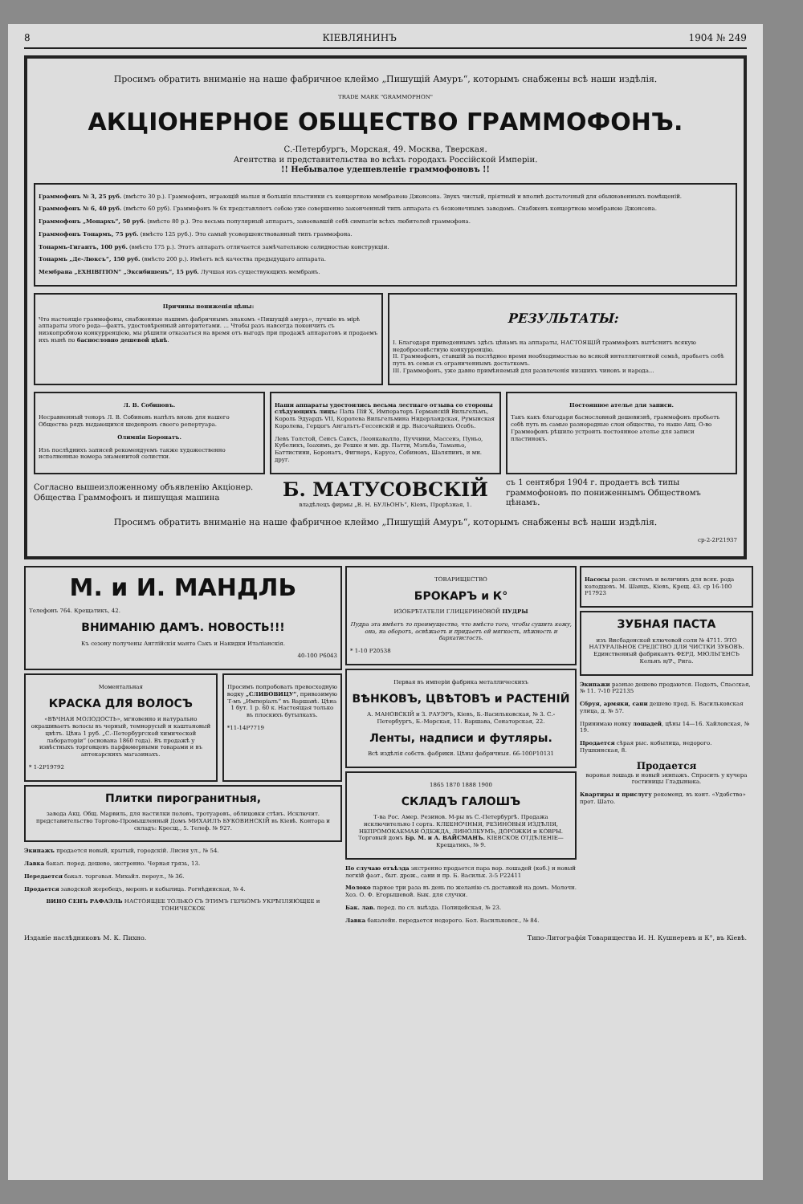8 КІЕВЛЯНИНЪ 1904 № 249
Просимъ обратить вниманіе на наше фабричное клеймо „Пишущій Амуръ“, которымъ снабжены всѣ наши издѣлія.
TRADE MARK "GRAMMOPHON"
АКЦІОНЕРНОЕ ОБЩЕСТВО ГРАММОФОНЪ.
С.-Петербургъ, Морская, 49. Москва, Тверская.
Агентства и представительства во всѣхъ городахъ Россійской Имперіи.
!! Небывалое удешевленіе граммофоновъ !!
Граммофонъ № 3, 25 руб. (вмѣсто 30 р.). Граммофонъ, играющій малыя и большія пластинки съ концертною мембраною Джонсона. Звукъ чистый, пріятный и вполнѣ достаточный для обыкновенныхъ помѣщеній.
Граммофонъ № 6, 40 руб. (вмѣсто 60 руб). Граммофонъ № 6х представляетъ собою уже совершенно законченный типъ аппарата съ безконечнымъ заводомъ. Снабженъ концертною мембраною Джонсона.
Граммофонъ „Монархъ“, 50 руб. (вмѣсто 80 р.). Это весьма популярный аппаратъ, завоевавшій себѣ симпатіи всѣхъ любителей граммофона.
Граммофонъ Тонармъ, 75 руб. (вмѣсто 125 руб.). Это самый усовершенствованный типъ граммофона.
Тонармъ-Гигантъ, 100 руб. (вмѣсто 175 р.). Этотъ аппаратъ отличается замѣчательною солидностью конструкціи.
Тонармъ „Де-Люксъ“, 150 руб. (вмѣсто 200 р.). Имѣетъ всѣ качества предыдущаго аппарата.
Мембрана „EXHIBITION“ „Эксибишенъ“, 15 руб. Лучшая изъ существующихъ мембранъ.
Причины пониженія цѣны:
Что настоящіе граммофоны, снабженные нашимъ фабричнымъ знакомъ «Пишущій амуръ», лучшіе въ мірѣ аппараты этого рода—фактъ, удостовѣренный авторитетами. ... Чтобы разъ навсегда покончить съ низкопробною конкурренціею, мы рѣшили отказаться на время отъ выгодъ при продажѣ аппаратовъ и продаемъ ихъ нынѣ по баснословно дешевой цѣнѣ.
РЕЗУЛЬТАТЫ:
I. Благодаря приведеннымъ здѣсь цѣнамъ на аппараты, НАСТОЯЩІЙ граммофонъ вытѣснитъ всякую недобросовѣстную конкурренцію.
II. Граммофонъ, ставшій за послѣднее время необходимостью во всякой интеллигентной семьѣ, пробьетъ себѣ путь въ семьи съ ограниченнымъ достаткомъ.
III. Граммофонъ, уже давно примѣняемый для развлеченія низшихъ чиновъ и народа...
Л. В. Собиновъ.
Несравненный теноръ Л. В. Собиновъ напѣлъ вновь для нашего Общества рядъ выдающихся шедевровъ своего репертуара.
Олимпія Боронатъ.
Изъ послѣднихъ записей рекомендуемъ также художественно исполненные номера знаменитой солистки.
Наши аппараты удостоились весьма лестнаго отзыва со стороны слѣдующихъ лицъ: Папа Пій X, Императоръ Германскій Вильгельмъ, Король Эдуардъ VII, Королева Вильгельмина Нидерландская, Румынская Королева, Герцогъ Ангальтъ-Гессенскій и др. Высочайшихъ Особъ.
Левъ Толстой, Сенсъ Сансъ, Леонкавалло, Пуччини, Массенэ, Пуньо, Кубеликъ, Іоахимъ, де Решке и мн. др. Патти, Мэльба, Таманьо, Баттистини, Боронатъ, Фигнеръ, Карусо, Собиновъ, Шаляпинъ, и мн. друг.
Постоянное ателье для записи.
Такъ какъ благодаря баснословной дешевизнѣ, граммофонъ пробьетъ себѣ путь въ самые разнородные слои общества, то наше Акц. О-во Граммофонъ рѣшило устроить постоянное ателье для записи пластинокъ.
Согласно вышеизложенному объявленію Акціонер. Общества Граммофонъ и пишущая машина
Б. МАТУСОВСКІЙ
владѣлецъ фирмы „В. Н. БУЛЬОНЪ“, Кіевъ, Прорѣзная, 1.
съ 1 сентября 1904 г. продаетъ всѣ типы граммофоновъ по пониженнымъ Обществомъ цѣнамъ.
Просимъ обратить вниманіе на наше фабричное клеймо „Пишущій Амуръ“, которымъ снабжены всѣ наши издѣлія.
ср-2-2Р21937
М. и И. МАНДЛЬ
Телефонъ 764. Крещатикъ, 42.
ВНИМАНІЮ ДАМЪ. НОВОСТЬ!!!
Къ сезону получены Англійскія манто Сакъ и Накидки Италіанскія.
40-100 Р6043
Моментальная
КРАСКА ДЛЯ ВОЛОСЪ
«ВѢЧНАЯ МОЛОДОСТЬ», мгновенно и натурально окрашиваетъ волосы въ черный, темнорусый и каштановый цвѣтъ. Цѣна 1 руб. „С.-Петербургской химической лабораторіи“ (основана 1860 года). Въ продажѣ у извѣстныхъ торговцевъ парфюмерными товарами и въ аптекарскихъ магазинахъ.
* 1-2Р19792
Просимъ попробовать превосходную водку „СЛИВОВИЦУ“, привозимую Т-мъ „Имперіалъ“ въ Варшавѣ. Цѣна 1 бут. 1 р. 60 к. Настоящая только въ плоскихъ бутылкахъ.
*11-14Р7719
Плитки пирогранитныя,
завода Акц. Общ. Марвиль, для настилки половъ, тротуаровъ, облицовки стѣнъ. Исключит. представительство Торгово-Промышленный Домъ МИХАИЛЪ БУКОВИНСКІЙ въ Кіевѣ. Контора и складъ: Кресщ., 5. Телеф. № 927.
Экипажъ продается новый, крытый, городскій. Лисия ул., № 54.
Лавка бакал. перед. дешево, экстренно. Черная грязь, 13.
Передается бакал. торговая. Михайл. переул., № 36.
Продается заводской жеребецъ, меренъ и кобылица. Рогнѣдинская, № 4.
ВИНО СЕНЪ РАФАЭЛЬ НАСТОЯЩЕЕ ТОЛЬКО СЪ ЭТИМЪ ГЕРБОМЪ УКРѢПЛЯЮЩЕЕ и ТОНИЧЕСКОЕ
ТОВАРИЩЕСТВО
БРОКАРЪ и К°
ИЗОБРѢТАТЕЛИ ГЛИЦЕРИНОВОЙ ПУДРЫ
Пудра эта имѣетъ то преимущество, что вмѣсто того, чтобы сушить кожу, она, на оборотъ, освѣжаетъ и придаетъ ей мягкость, нѣжность и бархатистость.
* 1-10 Р20538
Первая въ имперіи фабрика металлическихъ
ВѢНКОВЪ, ЦВѢТОВЪ и РАСТЕНІЙ
А. МАНОВСКІЙ и З. РАУЭРЪ, Кіевъ, Б.-Васильковская, № 3. С.-Петербургъ, Б.-Морская, 11. Варшава, Сенаторская, 22.
Ленты, надписи и футляры.
Всѣ издѣлія собств. фабрики. Цѣны фабричныя. 66-100Р10131
1865 1870 1888 1900
СКЛАДЪ ГАЛОШЪ
Т-ва Рос. Амер. Резинов. М-ры въ С.-Петербургѣ. Продажа исключительно I сорта. КЛЕЕНОЧНЫЯ, РЕЗИНОВЫЯ ИЗДѢЛІЯ, НЕПРОМОКАЕМАЯ ОДЕЖДА, ЛИНОЛЕУМЪ, ДОРОЖКИ и КОВРЫ. Торговый домъ Бр. М. и А. ВАЙСМАНЪ. КІЕВСКОЕ ОТДѢЛЕНІЕ—Крещатикъ, № 9.
По случаю отъѣзда экстренно продается пара вор. лошадей (коб.) и новый легкій фаэт., быт. дрож., сани и пр. Б. Васильк. 3-5 Р22411
Молоко парное три раза въ день по желанію съ доставкой на домъ. Молочн. Хоз. О. Ф. Егорышевой. Бык. для случки.
Бак. лав. перед. по сл. выѣзда. Полицейская, № 23.
Лавка бакалейн. передается недорого. Бол. Васильковск., № 84.
Насосы разн. системъ и величинъ для всяк. рода колодцевъ. М. Шанцъ, Кіевъ, Крещ. 43. ср 16-100 Р17923
ЗУБНАЯ ПАСТА
изъ Висбаденской ключевой соли № 4711. ЭТО НАТУРАЛЬНОЕ СРЕДСТВО ДЛЯ ЧИСТКИ ЗУБОВЪ. Единственный фабрикантъ ФЕРД. МЮЛЬГЕНСЪ Кельнъ н/Р., Рига.
Экипажи разные дешево продаются. Подолъ, Спасская, № 11. 7-10 Р22135
Сбруя, армяки, сани дешево прод. Б. Васильковская улица, д. № 57.
Принимаю новку лошадей, цѣны 14—16. Хайловская, № 19.
Продается сѣрая рыс. кобылица, недорого. Пушкинская, 8.
Продается
вороная лошадь и новый экипажъ. Спросить у кучера гостиницы Гладынюка.
Квартиры и прислугу рекоменд. въ конт. «Удобство» прот. Шато.
Изданіе наслѣдниковъ М. К. Пихно. Типо-Литографія Товарищества И. Н. Кушнеревъ и К°, въ Кіевѣ.